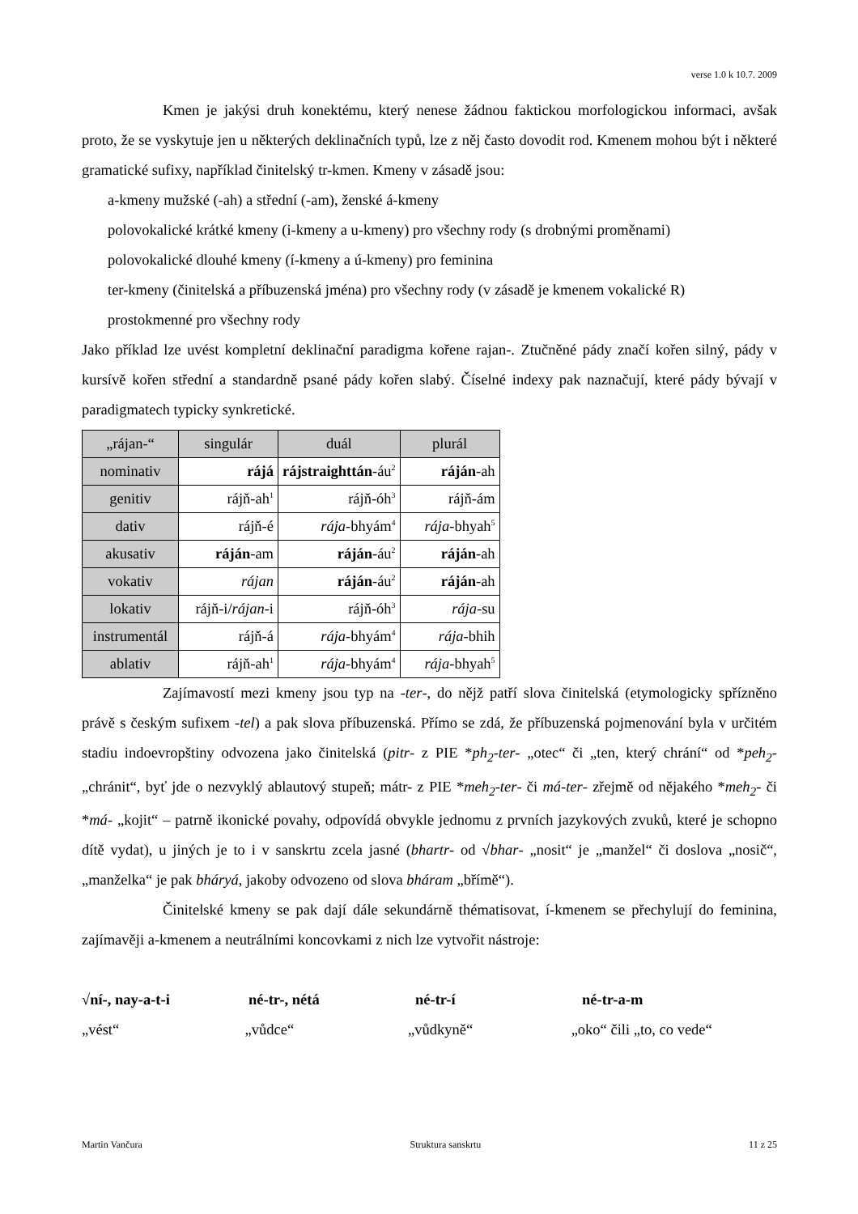verse 1.0 k 10.7. 2009
Kmen je jakýsi druh konektému, který nenese žádnou faktickou morfologickou informaci, avšak proto, že se vyskytuje jen u některých deklinačních typů, lze z něj často dovodit rod. Kmenem mohou být i některé gramatické sufixy, například činitelský tr-kmen. Kmeny v zásadě jsou:
a-kmeny mužské (-ah) a střední (-am), ženské á-kmeny
polovokalické krátké kmeny (i-kmeny a u-kmeny) pro všechny rody (s drobnými proměnami)
polovokalické dlouhé kmeny (í-kmeny a ú-kmeny) pro feminina
ter-kmeny (činitelská a příbuzenská jména) pro všechny rody (v zásadě je kmenem vokalické R)
prostokmenné pro všechny rody
Jako příklad lze uvést kompletní deklinační paradigma kořene rajan-. Ztučněné pády značí kořen silný, pády v kursívě kořen střední a standardně psané pády kořen slabý. Číselné indexy pak naznačují, které pády bývají v paradigmatech typicky synkretické.
| „rájan-“ | singulár | duál | plurál |
| --- | --- | --- | --- |
| nominativ | rájá | rájstraighttán -áu<sup>2</sup> | ráján -ah |
| genitiv | rájň-ah<sup>1</sup> | rájň-óh<sup>3</sup> | rájň-ám |
| dativ | rájň-é | rája -bhyám<sup>4</sup> | rája -bhyah<sup>5</sup> |
| akusativ | ráján -am | ráján -áu<sup>2</sup> | ráján -ah |
| vokativ | rájan | ráján -áu<sup>2</sup> | ráján -ah |
| lokativ | rájň-i/ rájan -i | rájň-óh<sup>3</sup> | rája -su |
| instrumentál | rájň-á | rája -bhyám<sup>4</sup> | rája -bhih |
| ablativ | rájň-ah<sup>1</sup> | rája -bhyám<sup>4</sup> | rája -bhyah<sup>5</sup> |
Zajímavostí mezi kmeny jsou typ na -ter-, do nějž patří slova činitelská (etymologicky spřízněno právě s českým sufixem -tel) a pak slova příbuzenská. Přímo se zdá, že příbuzenská pojmenování byla v určitém stadiu indoevropštiny odvozena jako činitelská (pitr- z PIE *ph<sub>2</sub>-ter- „otec“ či „ten, který chrání“ od *peh<sub>2</sub>- „chránit“, byť jde o nezvyklý ablautový stupeň; mátr- z PIE *meh<sub>2</sub>-ter- či má-ter- zřejmě od nějakého *meh<sub>2</sub>- či *má- „kojit“ – patrně ikonické povahy, odpovídá obvykle jednomu z prvních jazykových zvuků, které je schopno dítě vydat), u jiných je to i v sanskrtu zcela jasné (bhartr- od √bhar- „nosit“ je „manžel“ či doslova „nosič“, „manželka“ je pak bháryá, jakoby odvozeno od slova bháram „břímě“).
Činitelské kmeny se pak dají dále sekundárně thématisovat, í-kmenem se přechylují do feminina, zajímavěji a-kmenem a neutrálními koncovkami z nich lze vytvořit nástroje:
√ní-, nay-a-t-i né-tr-, nétá né-tr-í né-tr-a-m
„vést“ „vůdce“ „vůdkyně“ „oko“ čili „to, co vede“
Martin Vančura Struktura sanskrtu 11 z 25